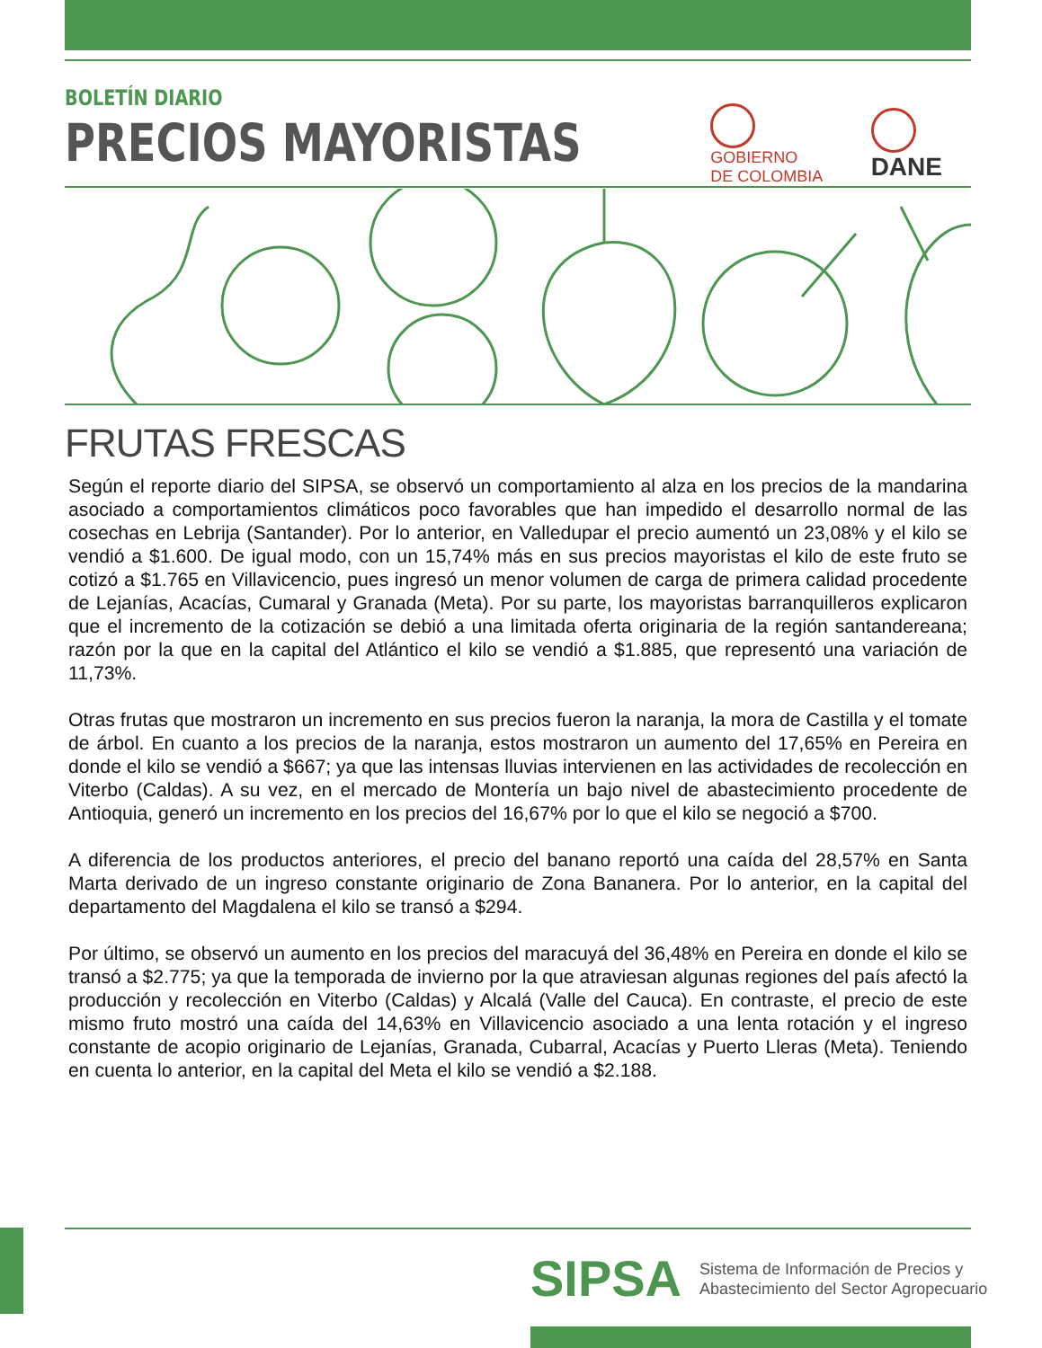BOLETÍN DIARIO
PRECIOS MAYORISTAS
GOBIERNO
DE COLOMBIA
DANE
FRUTAS FRESCAS
Según el reporte diario del SIPSA, se observó un comportamiento al alza en los precios de la mandarina asociado a comportamientos climáticos poco favorables que han impedido el desarrollo normal de las cosechas en Lebrija (Santander). Por lo anterior, en Valledupar el precio aumentó un 23,08% y el kilo se vendió a $1.600. De igual modo, con un 15,74% más en sus precios mayoristas el kilo de este fruto se cotizó a $1.765 en Villavicencio, pues ingresó un menor volumen de carga de primera calidad procedente de Lejanías, Acacías, Cumaral y Granada (Meta). Por su parte, los mayoristas barranquilleros explicaron que el incremento de la cotización se debió a una limitada oferta originaria de la región santandereana; razón por la que en la capital del Atlántico el kilo se vendió a $1.885, que representó una variación de 11,73%.
Otras frutas que mostraron un incremento en sus precios fueron la naranja, la mora de Castilla y el tomate de árbol. En cuanto a los precios de la naranja, estos mostraron un aumento del 17,65% en Pereira en donde el kilo se vendió a $667; ya que las intensas lluvias intervienen en las actividades de recolección en Viterbo (Caldas). A su vez, en el mercado de Montería un bajo nivel de abastecimiento procedente de Antioquia, generó un incremento en los precios del 16,67% por lo que el kilo se negoció a $700.
A diferencia de los productos anteriores, el precio del banano reportó una caída del 28,57% en Santa Marta derivado de un ingreso constante originario de Zona Bananera. Por lo anterior, en la capital del departamento del Magdalena el kilo se transó a $294.
Por último, se observó un aumento en los precios del maracuyá del 36,48% en Pereira en donde el kilo se transó a $2.775; ya que la temporada de invierno por la que atraviesan algunas regiones del país afectó la producción y recolección en Viterbo (Caldas) y Alcalá (Valle del Cauca). En contraste, el precio de este mismo fruto mostró una caída del 14,63% en Villavicencio asociado a una lenta rotación y el ingreso constante de acopio originario de Lejanías, Granada, Cubarral, Acacías y Puerto Lleras (Meta). Teniendo en cuenta lo anterior, en la capital del Meta el kilo se vendió a $2.188.
SIPSA
Sistema de Información de Precios y
Abastecimiento del Sector Agropecuario